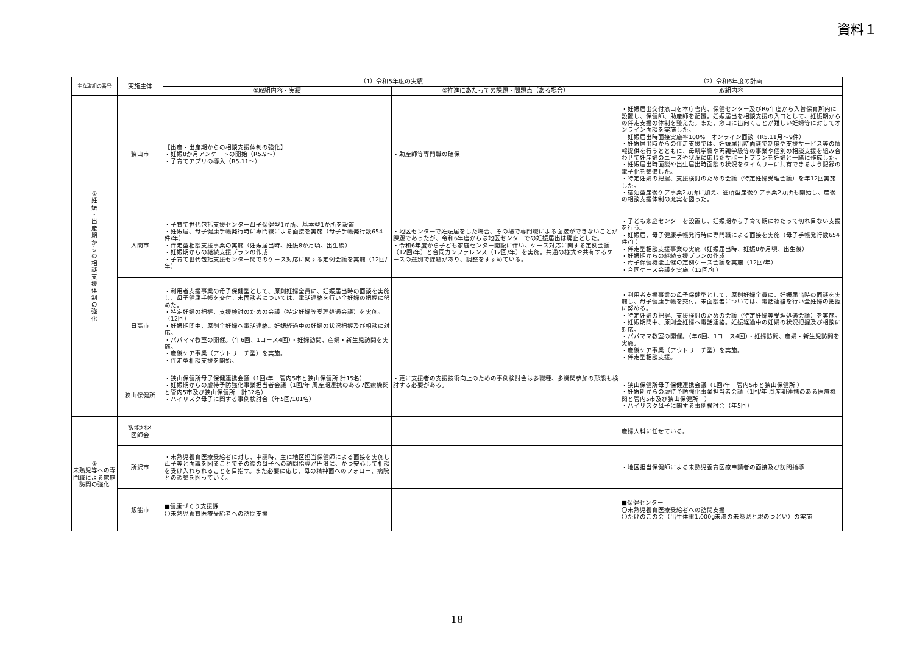資料１
| 主な取組の番号 | 実施主体 | （1）令和5年度の実績 | | （2）令和6年度の計画 |
| --- | --- | --- | --- | --- |
| | | ①取組内容・実績 | ②推進にあたっての課題・問題点（ある場合） | 取組内容 |
| ① 妊 娠 ・ 出 産 期 か ら の 相 談 支 援 体 制 の 強 化 | 狭山市 | 【出産・出産期からの相談支援体制の強化】 ・妊娠8か月アンケートの開始（R5.9～） ・子育てアプリの導入（R5.11～） | ・助産師等専門職の確保 | ・妊娠届出交付窓口を本庁舎内、保健センター及びR6年度から入曽保育所内に設置し、保健師、助産師を配置。妊娠届出を相談支援の入口として、妊娠期からの伴走支援の体制を整えた。また、窓口に出向くことが難しい妊婦等に対してオンライン面談を実施した。 妊娠届出時面接実施率100% オンライン面談（R5.11月～9件） ・妊娠届出時からの伴走支援では、妊娠届出時面談で制度や支援サービス等の情報提供を行うとともに、母親学級や両親学級等の事業や個別の相談支援を組み合わせて妊産婦のニーズや状況に応じたサポートプランを妊婦と一緒に作成した。 ・妊娠届出時面談や出生届出時面談の状況をタイムリーに共有できるよう記録の電子化を整備した。 ・特定妊婦の把握、支援検討のための会議（特定妊婦受理会議）を年12回実施した。 ・宿泊型産後ケア事業2カ所に加え、通所型産後ケア事業2カ所も開始し、産後の相談支援体制の充実を図った。 |
| | 入間市 | ・子育て世代包括支援センター母子保健型1か所、基本型1か所を設置 ・妊娠届、母子健康手帳発行時に専門職による面接を実施（母子手帳発行数654件/年） ・伴走型相談支援事業の実施（妊娠届出時、妊娠8か月頃、出生後） ・妊娠期からの継続支援プランの作成 ・子育て世代包括支援センター間でのケース対応に関する定例会議を実施（12回/年） | ・地区センターで妊娠届をした場合、その場で専門職による面接ができないことが課題であったが、令和6年度からは地区センターでの妊娠届出は廃止とした。 ・令和6年度から子ども家庭センター開設に伴い、ケース対応に関する定例会議（12回/年）と合同カンファレンス（12回/年）を実施。共通の様式や共有するケースの選別で課題があり、調整をすすめている。 | ・子ども家庭センターを設置し、妊娠期から子育て期にわたって切れ目ない支援を行う。 ・妊娠届、母子健康手帳発行時に専門職による面接を実施（母子手帳発行数654件/年） ・伴走型相談支援事業の実施（妊娠届出時、妊娠8か月頃、出生後） ・妊娠期からの継続支援プランの作成 ・母子保健機能主催の定例ケース会議を実施（12回/年） ・合同ケース会議を実施（12回/年） |
| | 日高市 | ・利用者支援事業の母子保健型として、原則妊婦全員に、妊娠届出時の面談を実施し、母子健康手帳を交付。未面談者については、電話連絡を行い全妊婦の把握に努めた。 ・特定妊婦の把握、支援検討のための会議（特定妊婦等受理処遇会議）を実施。（12回） ・妊娠期間中、原則全妊婦へ電話連絡。妊娠経過中の妊婦の状況把握及び相談に対応。 ・パパママ教室の開催。（年6回、1コース4回）・妊婦訪問、産婦・新生児訪問を実施。 ・産後ケア事業（アウトリーチ型）を実施。 ・伴走型相談支援を開始。 | | ・利用者支援事業の母子保健型として、原則妊婦全員に、妊娠届出時の面談を実施し、母子健康手帳を交付。未面談者については、電話連絡を行い全妊婦の把握に努める。 ・特定妊婦の把握、支援検討のための会議（特定妊婦等受理処遇会議）を実施。 ・妊娠期間中、原則全妊婦へ電話連絡。妊娠経過中の妊婦の状況把握及び相談に対応。 ・パパママ教室の開催。（年6回、1コース4回）・妊婦訪問、産婦・新生児訪問を実施。 ・産後ケア事業（アウトリーチ型）を実施。 ・伴走型相談支援。 |
| | 狭山保健所 | ・狭山保健所母子保健連携会議（1回/年 管内5市と狭山保健所 計15名） ・妊娠期からの虐待予防強化事業担当者会議（1回/年 周産期連携のある7医療機関と管内5市及び狭山保健所 計32名） ・ハイリスク母子に関する事例検討会（年5回/101名） | ・更に支援者の支援技術向上のための事例検討会は多職種、多機関参加の形態も検討する必要がある。 | ・狭山保健所母子保健連携会議（1回/年 管内5市と狭山保健所 ） ・妊娠期からの虐待予防強化事業担当者会議（1回/年 周産期連携のある医療機関と管内5市及び狭山保健所 ） ・ハイリスク母子に関する事例検討会（年5回） |
| ② 未熟児等への専門職による家庭訪問の強化 | 飯能地区 医師会 | | | 産婦人科に任せている。 |
| | 所沢市 | ・未熟児養育医療受給者に対し、申請時、主に地区担当保健師による面接を実施し母子等と面識を図ることでその後の母子への訪問指導が円滑に、かつ安心して相談を受け入れられることを目指す。また必要に応じ、母の精神面へのフォロー、病院との調整を図っていく。 | | ・地区担当保健師による未熟児養育医療申請者の面接及び訪問指導 |
| | 飯能市 | ■健康づくり支援課 〇未熟児養育医療受給者への訪問支援 | | ■保健センター 〇未熟児養育医療受給者への訪問支援 〇たけのこの会（出生体重1,000g未満の未熟児と親のつどい）の実施 |
18